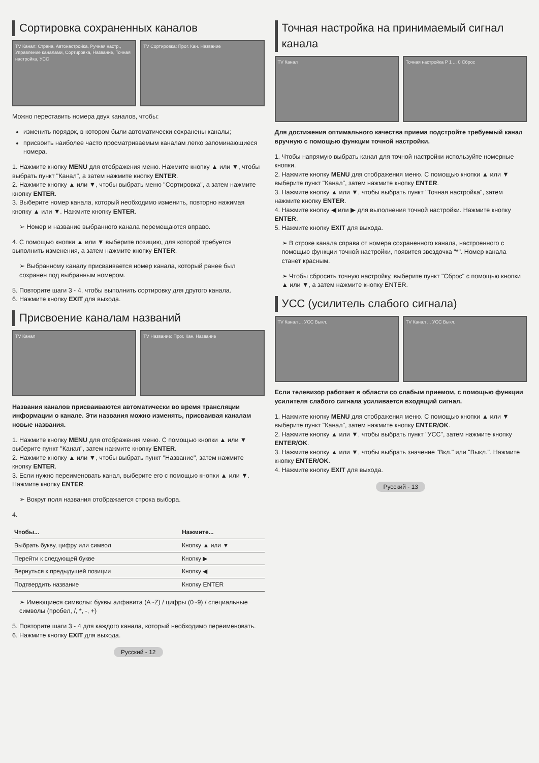Сортировка сохраненных каналов
TV Канал: Страна, Автонастройка, Ручная настр., Управление каналами, Сортировка, Название, Точная настройка, УСС
TV Сортировка: Прог. Кан. Название
Можно переставить номера двух каналов, чтобы:
изменить порядок, в котором были автоматически сохранены каналы;
присвоить наиболее часто просматриваемым каналам легко запоминающиеся номера.
1. Нажмите кнопку MENU для отображения меню. Нажмите кнопку ▲ или ▼, чтобы выбрать пункт "Канал", а затем нажмите кнопку ENTER.
2. Нажмите кнопку ▲ или ▼, чтобы выбрать меню "Сортировка", а затем нажмите кнопку ENTER.
3. Выберите номер канала, который необходимо изменить, повторно нажимая кнопку ▲ или ▼. Нажмите кнопку ENTER.
➢ Номер и название выбранного канала перемещаются вправо.
4. С помощью кнопки ▲ или ▼ выберите позицию, для которой требуется выполнить изменения, а затем нажмите кнопку ENTER.
➢ Выбранному каналу присваивается номер канала, который ранее был сохранен под выбранным номером.
5. Повторите шаги 3 - 4, чтобы выполнить сортировку для другого канала.
6. Нажмите кнопку EXIT для выхода.
Присвоение каналам названий
TV Канал TV Название: Прог. Кан. Название
Названия каналов присваиваются автоматически во время трансляции информации о канале. Эти названия можно изменять, присваивая каналам новые названия.
1. Нажмите кнопку MENU для отображения меню. С помощью кнопки ▲ или ▼ выберите пункт "Канал", затем нажмите кнопку ENTER.
2. Нажмите кнопку ▲ или ▼, чтобы выбрать пункт "Название", затем нажмите кнопку ENTER.
3. Если нужно переименовать канал, выберите его с помощью кнопки ▲ или ▼. Нажмите кнопку ENTER.
➢ Вокруг поля названия отображается строка выбора.
4.
| Чтобы... | Нажмите... |
| --- | --- |
| Выбрать букву, цифру или символ | Кнопку ▲ или ▼ |
| Перейти к следующей букве | Кнопку ▶ |
| Вернуться к предыдущей позиции | Кнопку ◀ |
| Подтвердить название | Кнопку ENTER |
➢ Имеющиеся символы: буквы алфавита (A~Z) / цифры (0~9) / специальные символы (пробел, /, *, -, +)
5. Повторите шаги 3 - 4 для каждого канала, который необходимо переименовать.
6. Нажмите кнопку EXIT для выхода.
Русский - 12
Точная настройка на принимаемый сигнал канала
TV Канал Точная настройка P 1 ... 0 Сброс
Для достижения оптимального качества приема подстройте требуемый канал вручную с помощью функции точной настройки.
1. Чтобы напрямую выбрать канал для точной настройки используйте номерные кнопки.
2. Нажмите кнопку MENU для отображения меню. С помощью кнопки ▲ или ▼ выберите пункт "Канал", затем нажмите кнопку ENTER.
3. Нажмите кнопку ▲ или ▼, чтобы выбрать пункт "Точная настройка", затем нажмите кнопку ENTER.
4. Нажмите кнопку ◀ или ▶ для выполнения точной настройки. Нажмите кнопку ENTER.
5. Нажмите кнопку EXIT для выхода.
➢ В строке канала справа от номера сохраненного канала, настроенного с помощью функции точной настройки, появится звездочка "*". Номер канала станет красным.
➢ Чтобы сбросить точную настройку, выберите пункт "Сброс" с помощью кнопки ▲ или ▼, а затем нажмите кнопку ENTER.
УСС (усилитель слабого сигнала)
TV Канал ... УСС Выкл. TV Канал ... УСС Выкл.
Если телевизор работает в области со слабым приемом, с помощью функции усилителя слабого сигнала усиливается входящий сигнал.
1. Нажмите кнопку MENU для отображения меню. С помощью кнопки ▲ или ▼ выберите пункт "Канал", затем нажмите кнопку ENTER/OK.
2. Нажмите кнопку ▲ или ▼, чтобы выбрать пункт "УСС", затем нажмите кнопку ENTER/OK.
3. Нажмите кнопку ▲ или ▼, чтобы выбрать значение "Вкл." или "Выкл.". Нажмите кнопку ENTER/OK.
4. Нажмите кнопку EXIT для выхода.
Русский - 13